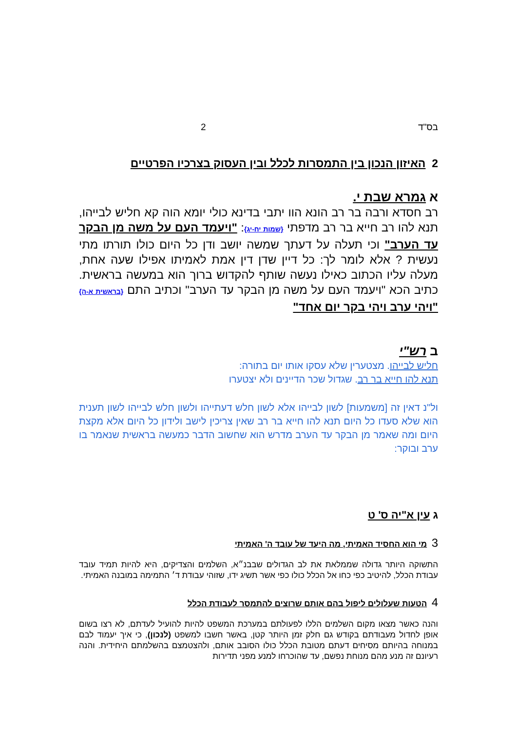בס"ד 2
2 האיזון הנכון בין התמסרות לכלל ובין העסוק בצרכיו הפרטיים
א גמרא שבת י.
רב חסדא ורבה בר רב הונא הוו יתבי בדינא כולי יומא הוה קא חליש לבייהו, תנא להו רב חייא בר רב מדפתי {שמות יח-יג}: "ויעמד העם על משה מן הבקר עד הערב" וכי תעלה על דעתך שמשה יושב ודן כל היום כולו תורתו מתי נעשית ? אלא לומר לך: כל דיין שדן דין אמת לאמיתו אפילו שעה אחת, מעלה עליו הכתוב כאילו נעשה שותף להקדוש ברוך הוא במעשה בראשית. כתיב הכא "ויעמד העם על משה מן הבקר עד הערב" וכתיב התם {בראשית א-ה} "ויהי ערב ויהי בקר יום אחד"
ב רש"י
חליש לבייהו. מצטערין שלא עסקו אותו יום בתורה:
תנא להו חייא בר רב. שגדול שכר הדיינים ולא יצטערו
ול"נ דאין זה [משמעות] לשון לבייהו אלא לשון חלש דעתייהו ולשון חלש לבייהו לשון תענית הוא שלא סעדו כל היום תנא להו חייא בר רב שאין צריכין לישב ולידון כל היום אלא מקצת היום ומה שאמר מן הבקר עד הערב מדרש הוא שחשוב הדבר כמעשה בראשית שנאמר בו ערב ובוקר:
ג עין א"יה ס' ט
3 מי הוא החסיד האמיתי, מה היעד של עובד ה' האמיתי
התשוקה היותר גדולה שממלאת את לב הגדולים שבבנ״א, השלמים והצדיקים, היא להיות תמיד עובד עבודת הכלל, להיטיב כפי כחו אל הכלל כולו כפי אשר תשיג ידו, שזוהי עבודת ד׳ התמימה במובנה האמיתי.
4 הטעות שעלולים ליפול בהם אותם שרוצים להתמסר לעבודת הכלל
והנה כאשר מצאו מקום השלמים הללו לפעולתם במערכת המשפט להיות להועיל לעדתם, לא רצו בשום אופן לחדול מעבודתם בקודש גם חלק זמן היותר קטן, באשר חשבו למשפט (לנכון), כי איך יעמוד לבם במנוחה בהיותם מסיחים דעתם מטובת הכלל כולו הסובב אותם, ולהצטמצם בהשלמתם היחידית. והנה רעיונם זה מנע מהם מנוחת נפשם, עד שהוכרחו למנע מפני תדירות